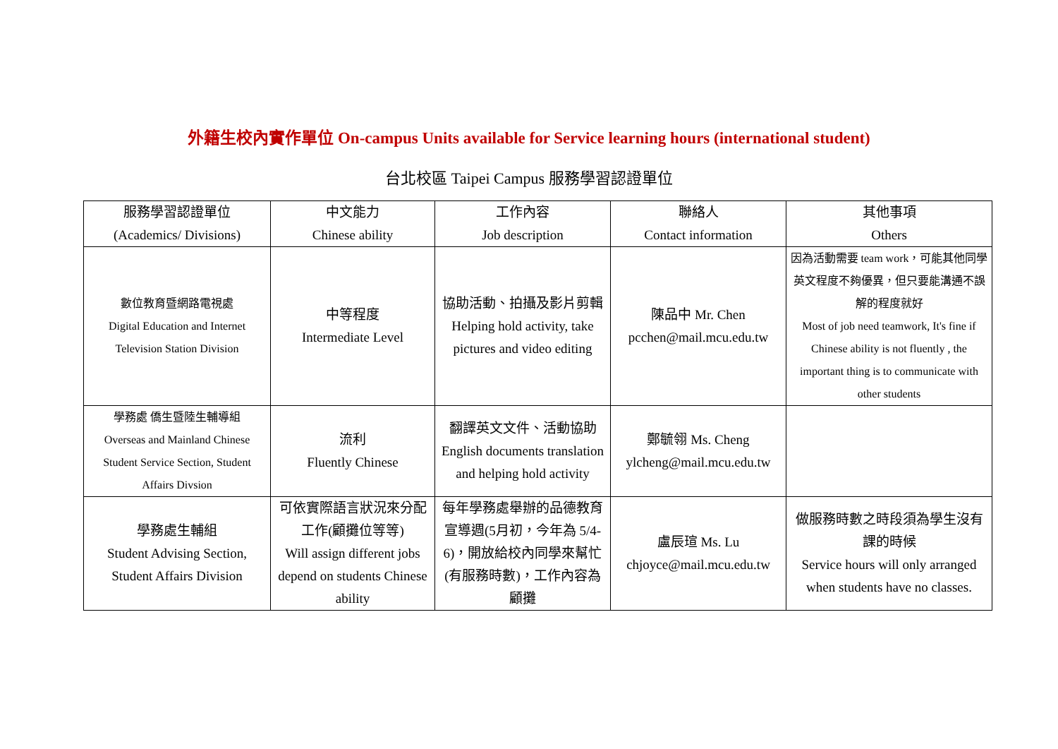外籍生校內實作單位 On-campus Units available for Service learning hours (international student)
台北校區 Taipei Campus 服務學習認證單位
| 服務學習認證單位 (Academics/ Divisions) | 中文能力 Chinese ability | 工作內容 Job description | 聯絡人 Contact information | 其他事項 Others |
| --- | --- | --- | --- | --- |
| 數位教育暨網路電視處 Digital Education and Internet Television Station Division | 中等程度 Intermediate Level | 協助活動、拍攝及影片剪輯 Helping hold activity, take pictures and video editing | 陳品中 Mr. Chen pcchen@mail.mcu.edu.tw | 因為活動需要 team work，可能其他同學英文程度不夠優異，但只要能溝通不誤解的程度就好 Most of job need teamwork, It's fine if Chinese ability is not fluently , the important thing is to communicate with other students |
| 學務處 僑生暨陸生輔導組 Overseas and Mainland Chinese Student Service Section, Student Affairs Divsion | 流利 Fluently Chinese | 翻譯英文文件、活動協助 English documents translation and helping hold activity | 鄭毓翎 Ms. Cheng ylcheng@mail.mcu.edu.tw | |
| 學務處生輔組 Student Advising Section, Student Affairs Division | 可依實際語言狀況來分配工作(顧攤位等等) Will assign different jobs depend on students Chinese ability | 每年學務處舉辦的品德教育宣導週(5月初，今年為 5/4-6)，開放給校內同學來幫忙(有服務時數)，工作內容為顧攤 | 盧辰瑄 Ms. Lu chjoyce@mail.mcu.edu.tw | 做服務時數之時段須為學生沒有課的時候 Service hours will only arranged when students have no classes. |